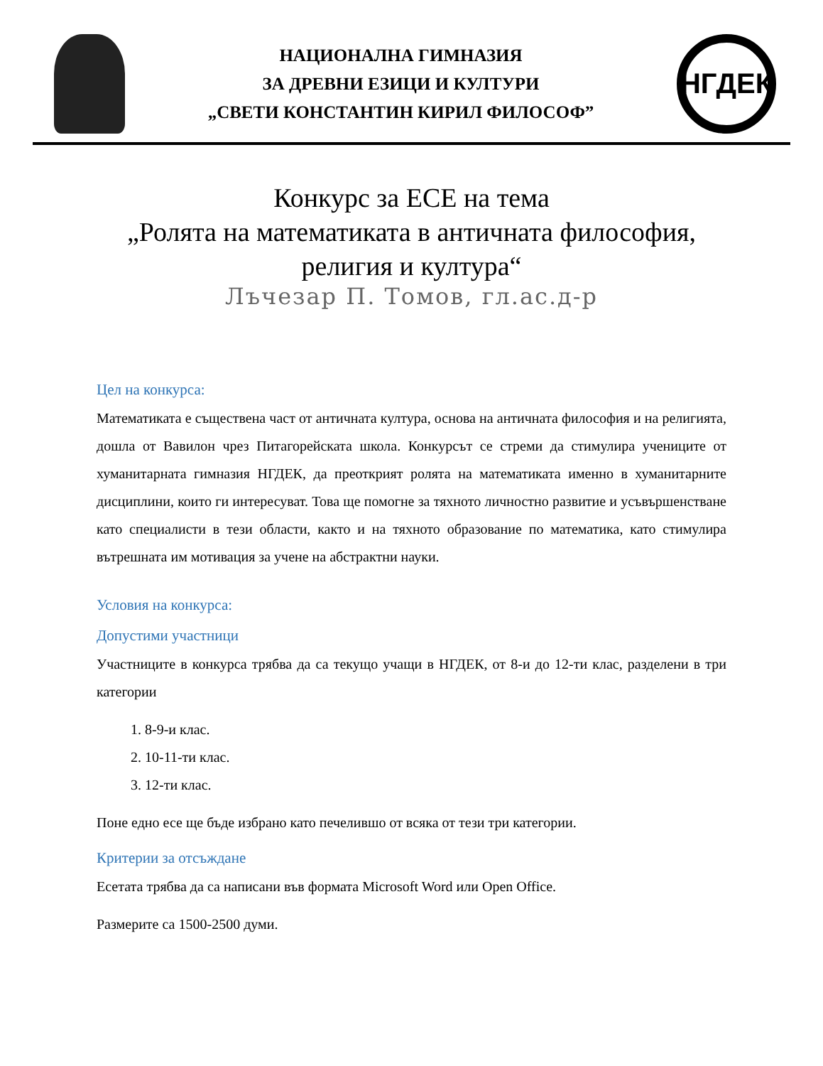НАЦИОНАЛНА ГИМНАЗИЯ
ЗА ДРЕВНИ ЕЗИЦИ И КУЛТУРИ
„СВЕТИ КОНСТАНТИН КИРИЛ ФИЛОСОФ”
НГДЕК
Конкурс за ЕСЕ на тема
„Ролята на математиката в античната философия,
религия и култура“
Лъчезар П. Томов, гл.ас.д-р
Цел на конкурса:
Математиката е съществена част от античната култура, основа на античната философия и на религията, дошла от Вавилон чрез Питагорейската школа. Конкурсът се стреми да стимулира учениците от хуманитарната гимназия НГДЕК, да преоткрият ролята на математиката именно в хуманитарните дисциплини, които ги интересуват. Това ще помогне за тяхното личностно развитие и усъвършенстване като специалисти в тези области, както и на тяхното образование по математика, като стимулира вътрешната им мотивация за учене на абстрактни науки.
Условия на конкурса:
Допустими участници
Участниците в конкурса трябва да са текущо учащи в НГДЕК, от 8-и до 12-ти клас, разделени в три категории
1. 8-9-и клас.
2. 10-11-ти клас.
3. 12-ти клас.
Поне едно есе ще бъде избрано като печелившо от всяка от тези три категории.
Критерии за отсъждане
Есетата трябва да са написани във формата Microsoft Word или Open Office.
Размерите са 1500-2500 думи.